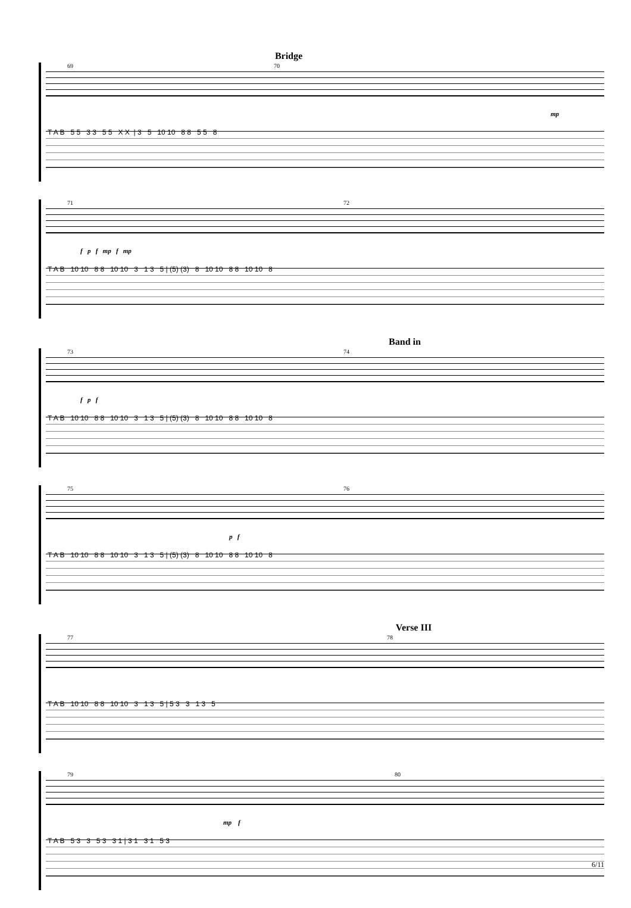Bridge
69 70
mp
T A B 5 5 3 3 5 5 X X | 3 5 10 10 8 8 5 5 8
71 72
f p f mp f mp
T A B 10 10 8 8 10 10 3 1 3 5 | (5) (3) 8 10 10 8 8 10 10 8
Band in
73 74
f p f
T A B 10 10 8 8 10 10 3 1 3 5 | (5) (3) 8 10 10 8 8 10 10 8
75 76
p f
T A B 10 10 8 8 10 10 3 1 3 5 | (5) (3) 8 10 10 8 8 10 10 8
Verse III
77 78
T A B 10 10 8 8 10 10 3 1 3 5 | 5 3 3 1 3 5
79 80
mp f
T A B 5 3 3 5 3 3 1 | 3 1 3 1 5 3
6/11